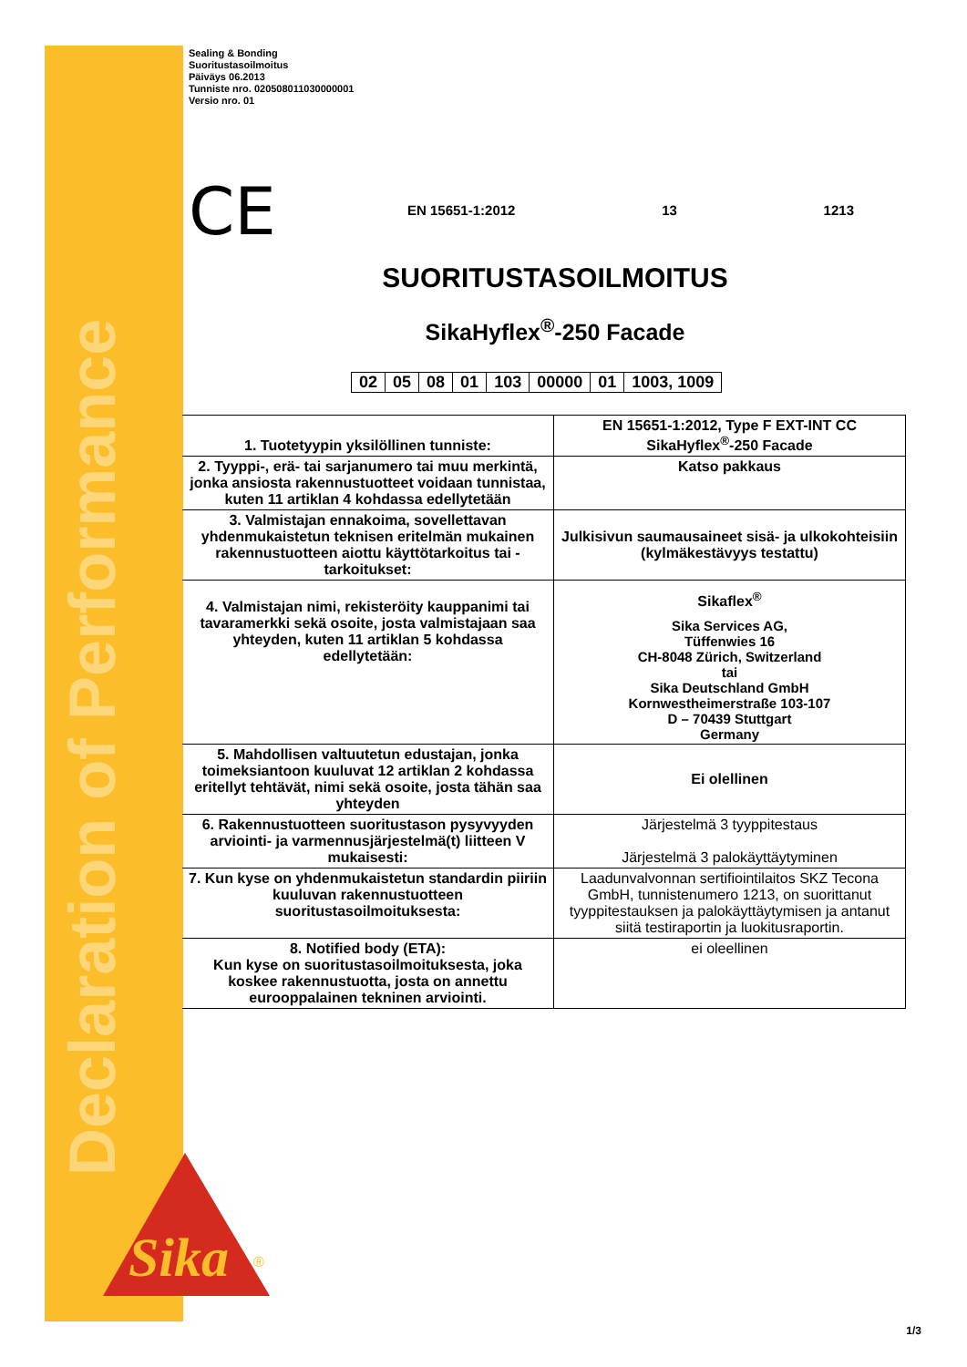Declaration of Performance
Sika
®
Sealing & Bonding
Suoritustasoilmoitus
Päiväys 06.2013
Tunniste nro. 020508011030000001
Versio nro. 01
CE EN 15651-1:2012 13 1213
SUORITUSTASOILMOITUS
SikaHyflex<sup>®</sup>-250 Facade
| 02 | 05 | 08 | 01 | 103 | 00000 | 01 | 1003, 1009 |
| 1. Tuotetyypin yksilöllinen tunniste: | EN 15651-1:2012, Type F EXT-INT CC SikaHyflex<sup>®</sup>-250 Facade |
| 2. Tyyppi-, erä- tai sarjanumero tai muu merkintä, jonka ansiosta rakennustuotteet voidaan tunnistaa, kuten 11 artiklan 4 kohdassa edellytetään | Katso pakkaus |
| 3. Valmistajan ennakoima, sovellettavan yhdenmukaistetun teknisen eritelmän mukainen rakennustuotteen aiottu käyttötarkoitus tai -tarkoitukset: | Julkisivun saumausaineet sisä- ja ulkokohteisiin (kylmäkestävyys testattu) |
| 4. Valmistajan nimi, rekisteröity kauppanimi tai tavaramerkki sekä osoite, josta valmistajaan saa yhteyden, kuten 11 artiklan 5 kohdassa edellytetään: | Sikaflex<sup>®</sup> Sika Services AG, Tüffenwies 16 CH-8048 Zürich, Switzerland tai Sika Deutschland GmbH Kornwestheimerstraße 103-107 D – 70439 Stuttgart Germany |
| 5. Mahdollisen valtuutetun edustajan, jonka toimeksiantoon kuuluvat 12 artiklan 2 kohdassa eritellyt tehtävät, nimi sekä osoite, josta tähän saa yhteyden | Ei olellinen |
| 6. Rakennustuotteen suoritustason pysyvyyden arviointi- ja varmennusjärjestelmä(t) liitteen V mukaisesti: | Järjestelmä 3 tyyppitestaus Järjestelmä 3 palokäyttäytyminen |
| 7. Kun kyse on yhdenmukaistetun standardin piiriin kuuluvan rakennustuotteen suoritustasoilmoituksesta: | Laadunvalvonnan sertifiointilaitos SKZ Tecona GmbH, tunnistenumero 1213, on suorittanut tyyppitestauksen ja palokäyttäytymisen ja antanut siitä testiraportin ja luokitusraportin. |
| 8. Notified body (ETA): Kun kyse on suoritustasoilmoituksesta, joka koskee rakennustuotta, josta on annettu eurooppalainen tekninen arviointi. | ei oleellinen |
1/3